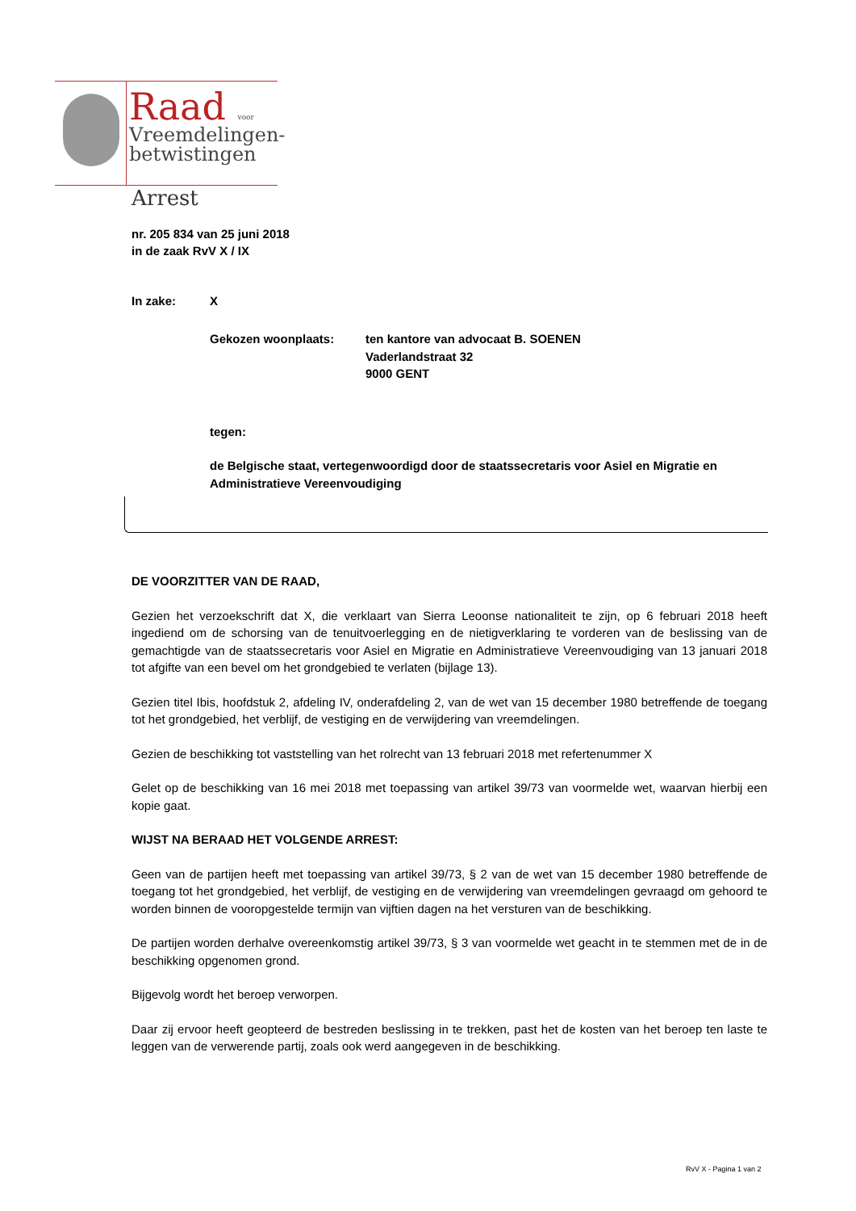Raad voor
Vreemdelingen-
betwistingen
Arrest
nr. 205 834 van 25 juni 2018
in de zaak RvV X / IX
In zake: X
Gekozen woonplaats: ten kantore van advocaat B. SOENEN
Vaderlandstraat 32
9000 GENT
tegen:
de Belgische staat, vertegenwoordigd door de staatssecretaris voor Asiel en Migratie en Administratieve Vereenvoudiging
DE VOORZITTER VAN DE RAAD,
Gezien het verzoekschrift dat X, die verklaart van Sierra Leoonse nationaliteit te zijn, op 6 februari 2018 heeft ingediend om de schorsing van de tenuitvoerlegging en de nietigverklaring te vorderen van de beslissing van de gemachtigde van de staatssecretaris voor Asiel en Migratie en Administratieve Vereenvoudiging van 13 januari 2018 tot afgifte van een bevel om het grondgebied te verlaten (bijlage 13).
Gezien titel Ibis, hoofdstuk 2, afdeling IV, onderafdeling 2, van de wet van 15 december 1980 betreffende de toegang tot het grondgebied, het verblijf, de vestiging en de verwijdering van vreemdelingen.
Gezien de beschikking tot vaststelling van het rolrecht van 13 februari 2018 met refertenummer X
Gelet op de beschikking van 16 mei 2018 met toepassing van artikel 39/73 van voormelde wet, waarvan hierbij een kopie gaat.
WIJST NA BERAAD HET VOLGENDE ARREST:
Geen van de partijen heeft met toepassing van artikel 39/73, § 2 van de wet van 15 december 1980 betreffende de toegang tot het grondgebied, het verblijf, de vestiging en de verwijdering van vreemdelingen gevraagd om gehoord te worden binnen de vooropgestelde termijn van vijftien dagen na het versturen van de beschikking.
De partijen worden derhalve overeenkomstig artikel 39/73, § 3 van voormelde wet geacht in te stemmen met de in de beschikking opgenomen grond.
Bijgevolg wordt het beroep verworpen.
Daar zij ervoor heeft geopteerd de bestreden beslissing in te trekken, past het de kosten van het beroep ten laste te leggen van de verwerende partij, zoals ook werd aangegeven in de beschikking.
RvV X - Pagina 1 van 2